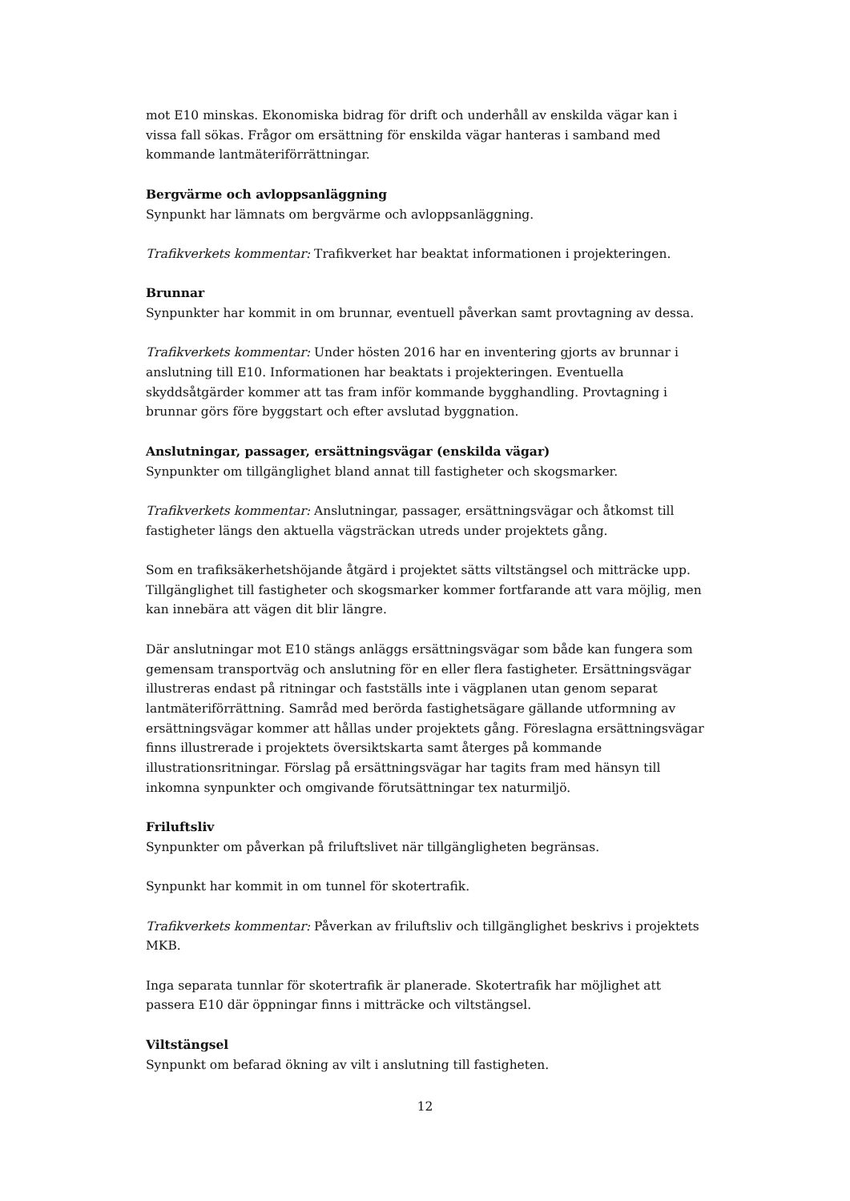mot E10 minskas. Ekonomiska bidrag för drift och underhåll av enskilda vägar kan i vissa fall sökas. Frågor om ersättning för enskilda vägar hanteras i samband med kommande lantmäteriförrättningar.
Bergvärme och avloppsanläggning
Synpunkt har lämnats om bergvärme och avloppsanläggning.
Trafikverkets kommentar: Trafikverket har beaktat informationen i projekteringen.
Brunnar
Synpunkter har kommit in om brunnar, eventuell påverkan samt provtagning av dessa.
Trafikverkets kommentar: Under hösten 2016 har en inventering gjorts av brunnar i anslutning till E10. Informationen har beaktats i projekteringen. Eventuella skyddsåtgärder kommer att tas fram inför kommande bygghandling. Provtagning i brunnar görs före byggstart och efter avslutad byggnation.
Anslutningar, passager, ersättningsvägar (enskilda vägar)
Synpunkter om tillgänglighet bland annat till fastigheter och skogsmarker.
Trafikverkets kommentar: Anslutningar, passager, ersättningsvägar och åtkomst till fastigheter längs den aktuella vägsträckan utreds under projektets gång.
Som en trafiksäkerhetshöjande åtgärd i projektet sätts viltstängsel och mitträcke upp. Tillgänglighet till fastigheter och skogsmarker kommer fortfarande att vara möjlig, men kan innebära att vägen dit blir längre.
Där anslutningar mot E10 stängs anläggs ersättningsvägar som både kan fungera som gemensam transportväg och anslutning för en eller flera fastigheter. Ersättningsvägar illustreras endast på ritningar och fastställs inte i vägplanen utan genom separat lantmäteriförrättning. Samråd med berörda fastighetsägare gällande utformning av ersättningsvägar kommer att hållas under projektets gång. Föreslagna ersättningsvägar finns illustrerade i projektets översiktskarta samt återges på kommande illustrationsritningar. Förslag på ersättningsvägar har tagits fram med hänsyn till inkomna synpunkter och omgivande förutsättningar tex naturmiljö.
Friluftsliv
Synpunkter om påverkan på friluftslivet när tillgängligheten begränsas.
Synpunkt har kommit in om tunnel för skotertrafik.
Trafikverkets kommentar: Påverkan av friluftsliv och tillgänglighet beskrivs i projektets MKB.
Inga separata tunnlar för skotertrafik är planerade. Skotertrafik har möjlighet att passera E10 där öppningar finns i mitträcke och viltstängsel.
Viltstängsel
Synpunkt om befarad ökning av vilt i anslutning till fastigheten.
12